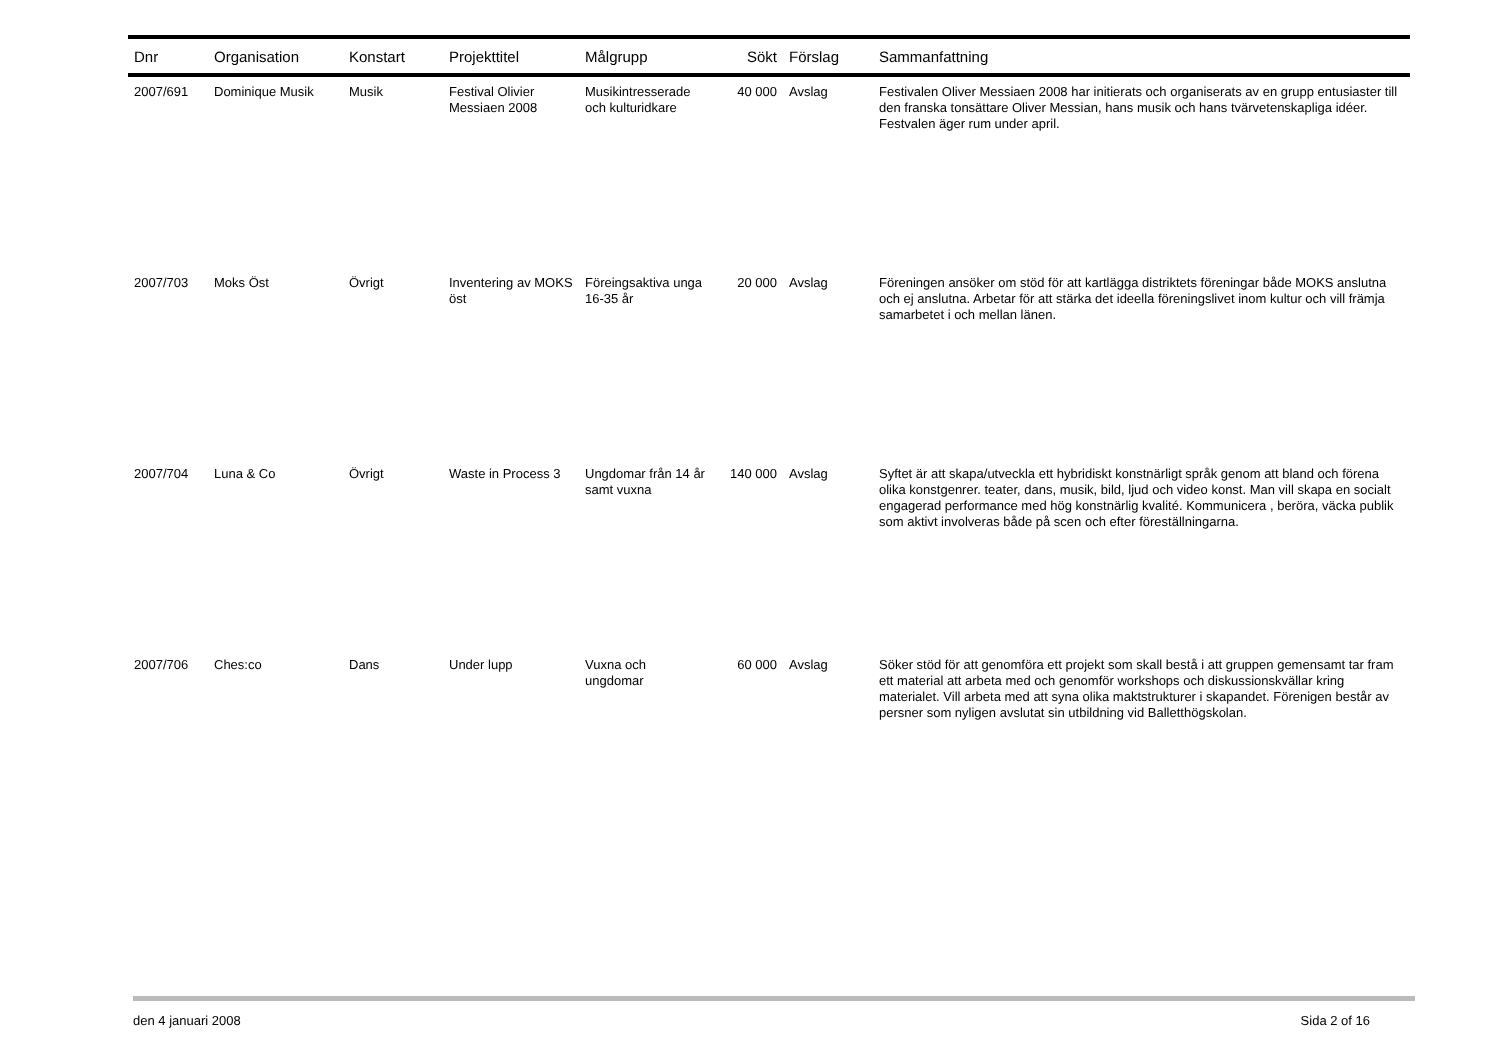| Dnr | Organisation | Konstart | Projekttitel | Målgrupp | Sökt | Förslag | Sammanfattning |
| --- | --- | --- | --- | --- | --- | --- | --- |
| 2007/691 | Dominique Musik | Musik | Festival Olivier Messiaen 2008 | Musikintresserade och kulturidkare | 40 000 | Avslag | Festivalen Oliver Messiaen 2008 har initierats och organiserats av en grupp entusiaster till den franska tonsättare Oliver Messian, hans musik och hans tvärvetenskapliga idéer. Festvalen äger rum under april. |
| 2007/703 | Moks Öst | Övrigt | Inventering av MOKS öst | Föreingsaktiva unga 16-35 år | 20 000 | Avslag | Föreningen ansöker om stöd för att kartlägga distriktets föreningar både MOKS anslutna och ej anslutna. Arbetar för att stärka det ideella föreningslivet inom kultur och vill främja samarbetet i och mellan länen. |
| 2007/704 | Luna & Co | Övrigt | Waste in Process 3 | Ungdomar från 14 år samt vuxna | 140 000 | Avslag | Syftet är att skapa/utveckla ett hybridiskt konstnärligt språk genom att bland och förena olika konstgenrer. teater, dans, musik, bild, ljud och video konst. Man vill skapa en socialt engagerad performance med hög konstnärlig kvalité. Kommunicera , beröra, väcka publik som aktivt involveras både på scen och efter föreställningarna. |
| 2007/706 | Ches:co | Dans | Under lupp | Vuxna och ungdomar | 60 000 | Avslag | Söker stöd för att genomföra ett projekt som skall bestå i att gruppen gemensamt tar fram ett material att arbeta med och genomför workshops och diskussionskvällar kring materialet. Vill arbeta med att syna olika maktstrukturer i skapandet. Förenigen består av persner som nyligen avslutat sin utbildning vid Balletthögskolan. |
den 4 januari 2008 Sida 2 of 16